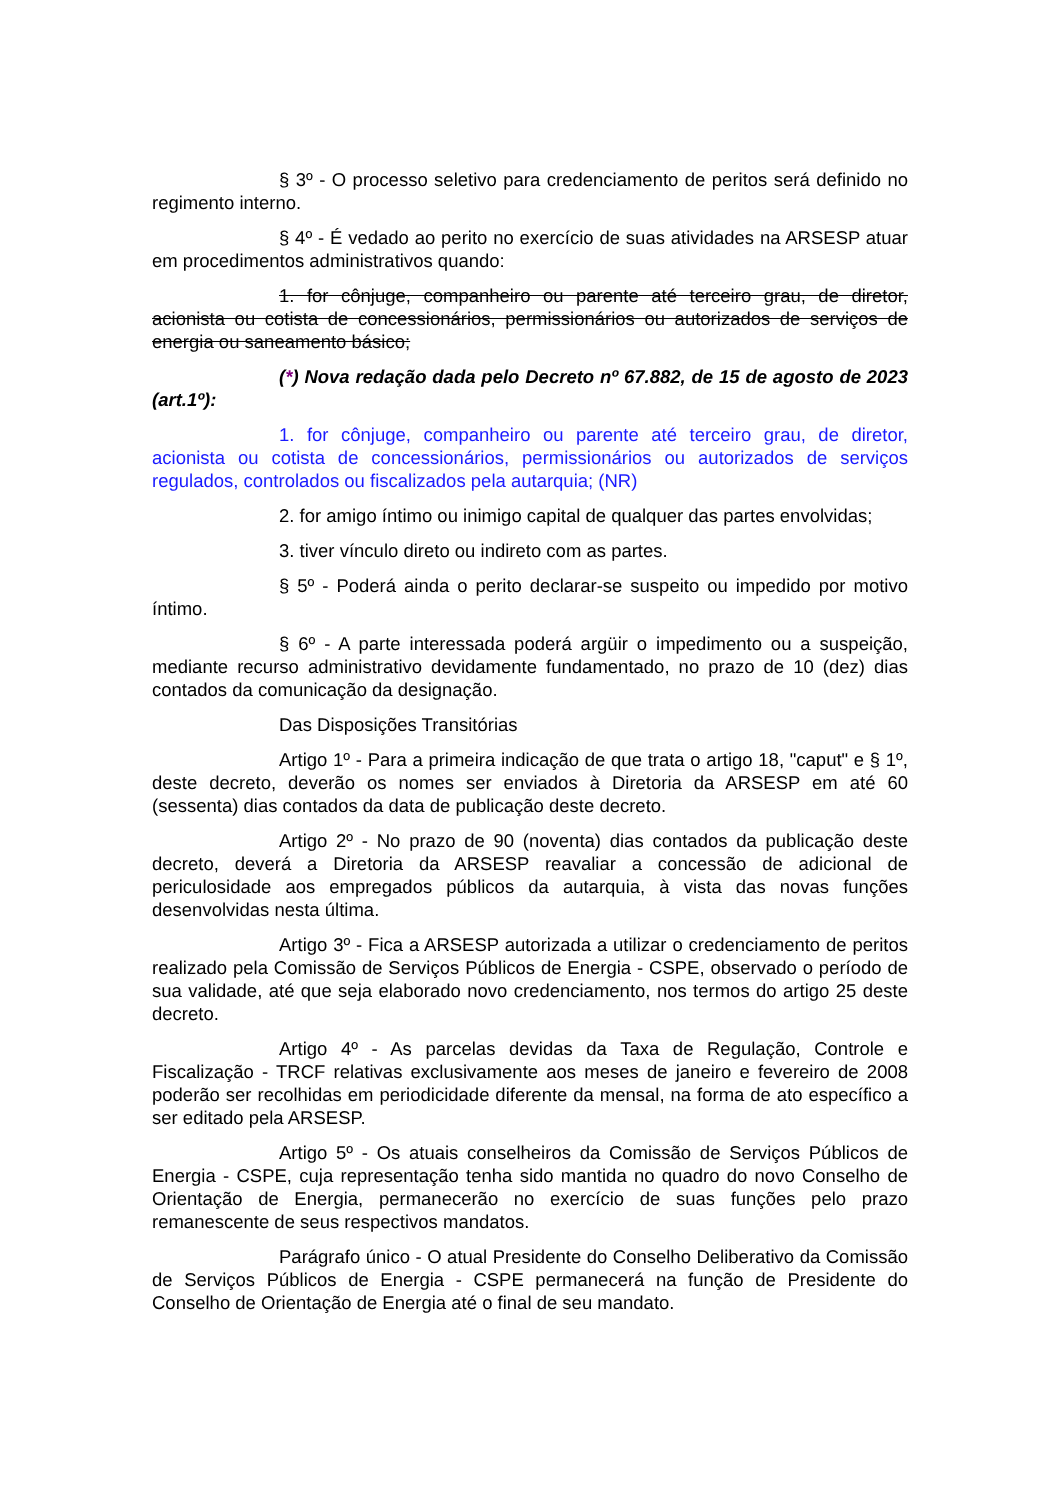§ 3º - O processo seletivo para credenciamento de peritos será definido no regimento interno.
§ 4º - É vedado ao perito no exercício de suas atividades na ARSESP atuar em procedimentos administrativos quando:
1. for cônjuge, companheiro ou parente até terceiro grau, de diretor, acionista ou cotista de concessionários, permissionários ou autorizados de serviços de energia ou saneamento básico;
(*) Nova redação dada pelo Decreto nº 67.882, de 15 de agosto de 2023 (art.1º):
1. for cônjuge, companheiro ou parente até terceiro grau, de diretor, acionista ou cotista de concessionários, permissionários ou autorizados de serviços regulados, controlados ou fiscalizados pela autarquia; (NR)
2. for amigo íntimo ou inimigo capital de qualquer das partes envolvidas;
3. tiver vínculo direto ou indireto com as partes.
§ 5º - Poderá ainda o perito declarar-se suspeito ou impedido por motivo íntimo.
§ 6º - A parte interessada poderá argüir o impedimento ou a suspeição, mediante recurso administrativo devidamente fundamentado, no prazo de 10 (dez) dias contados da comunicação da designação.
Das Disposições Transitórias
Artigo 1º - Para a primeira indicação de que trata o artigo 18, "caput" e § 1º, deste decreto, deverão os nomes ser enviados à Diretoria da ARSESP em até 60 (sessenta) dias contados da data de publicação deste decreto.
Artigo 2º - No prazo de 90 (noventa) dias contados da publicação deste decreto, deverá a Diretoria da ARSESP reavaliar a concessão de adicional de periculosidade aos empregados públicos da autarquia, à vista das novas funções desenvolvidas nesta última.
Artigo 3º - Fica a ARSESP autorizada a utilizar o credenciamento de peritos realizado pela Comissão de Serviços Públicos de Energia - CSPE, observado o período de sua validade, até que seja elaborado novo credenciamento, nos termos do artigo 25 deste decreto.
Artigo 4º - As parcelas devidas da Taxa de Regulação, Controle e Fiscalização - TRCF relativas exclusivamente aos meses de janeiro e fevereiro de 2008 poderão ser recolhidas em periodicidade diferente da mensal, na forma de ato específico a ser editado pela ARSESP.
Artigo 5º - Os atuais conselheiros da Comissão de Serviços Públicos de Energia - CSPE, cuja representação tenha sido mantida no quadro do novo Conselho de Orientação de Energia, permanecerão no exercício de suas funções pelo prazo remanescente de seus respectivos mandatos.
Parágrafo único - O atual Presidente do Conselho Deliberativo da Comissão de Serviços Públicos de Energia - CSPE permanecerá na função de Presidente do Conselho de Orientação de Energia até o final de seu mandato.